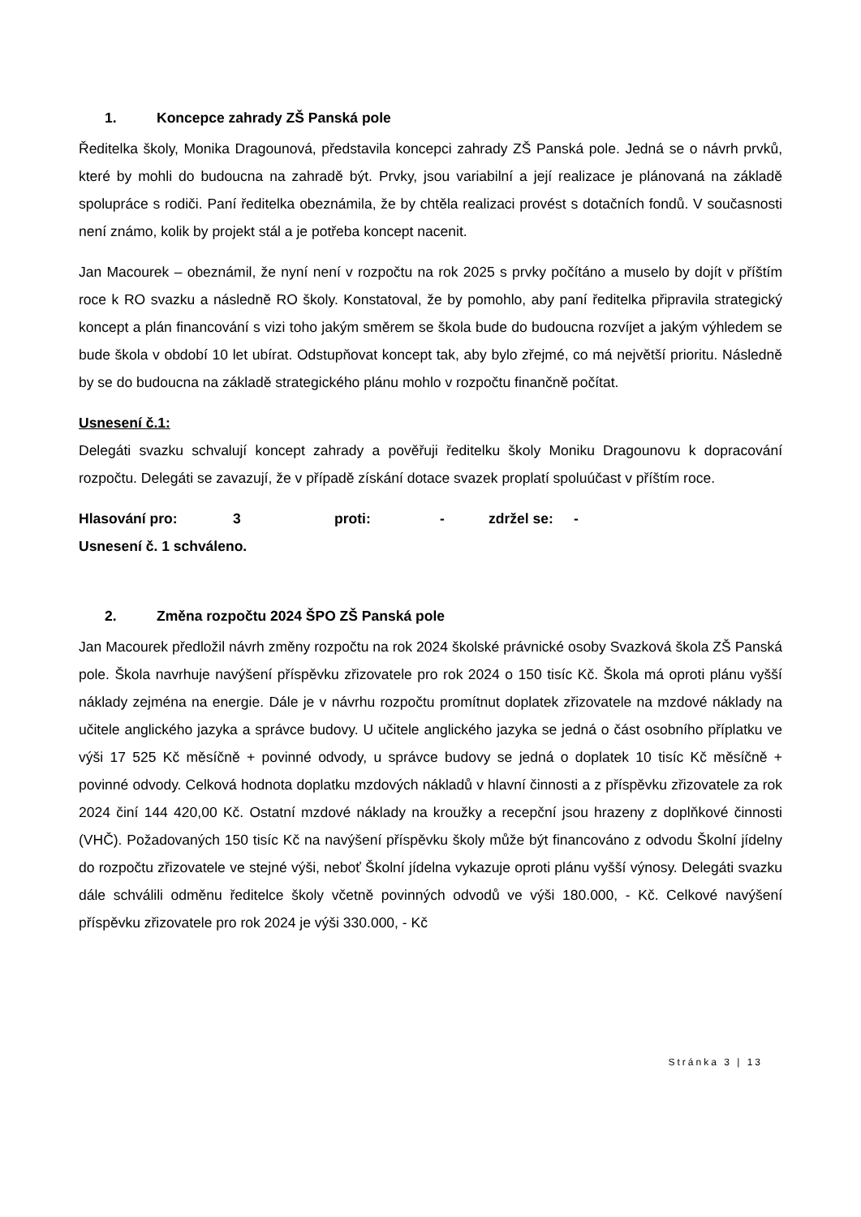1. Koncepce zahrady ZŠ Panská pole
Ředitelka školy, Monika Dragounová, představila koncepci zahrady ZŠ Panská pole. Jedná se o návrh prvků, které by mohli do budoucna na zahradě být. Prvky, jsou variabilní a její realizace je plánovaná na základě spolupráce s rodiči. Paní ředitelka obeznámila, že by chtěla realizaci provést s dotačních fondů. V současnosti není známo, kolik by projekt stál a je potřeba koncept nacenit.
Jan Macourek – obeznámil, že nyní není v rozpočtu na rok 2025 s prvky počítáno a muselo by dojít v příštím roce k RO svazku a následně RO školy. Konstatoval, že by pomohlo, aby paní ředitelka připravila strategický koncept a plán financování s vizi toho jakým směrem se škola bude do budoucna rozvíjet a jakým výhledem se bude škola v období 10 let ubírat. Odstupňovat koncept tak, aby bylo zřejmé, co má největší prioritu. Následně by se do budoucna na základě strategického plánu mohlo v rozpočtu finančně počítat.
Usnesení č.1:
Delegáti svazku schvalují koncept zahrady a pověřuji ředitelku školy Moniku Dragounovu k dopracování rozpočtu. Delegáti se zavazují, že v případě získání dotace svazek proplatí spoluúčast v příštím roce.
Hlasování pro: 3 proti: - zdržel se: -
Usnesení č. 1 schváleno.
2. Změna rozpočtu 2024 ŠPO ZŠ Panská pole
Jan Macourek předložil návrh změny rozpočtu na rok 2024 školské právnické osoby Svazková škola ZŠ Panská pole. Škola navrhuje navýšení příspěvku zřizovatele pro rok 2024 o 150 tisíc Kč. Škola má oproti plánu vyšší náklady zejména na energie. Dále je v návrhu rozpočtu promítnut doplatek zřizovatele na mzdové náklady na učitele anglického jazyka a správce budovy. U učitele anglického jazyka se jedná o část osobního příplatku ve výši 17 525 Kč měsíčně + povinné odvody, u správce budovy se jedná o doplatek 10 tisíc Kč měsíčně + povinné odvody. Celková hodnota doplatku mzdových nákladů v hlavní činnosti a z příspěvku zřizovatele za rok 2024 činí 144 420,00 Kč. Ostatní mzdové náklady na kroužky a recepční jsou hrazeny z doplňkové činnosti (VHČ). Požadovaných 150 tisíc Kč na navýšení příspěvku školy může být financováno z odvodu Školní jídelny do rozpočtu zřizovatele ve stejné výši, neboť Školní jídelna vykazuje oproti plánu vyšší výnosy. Delegáti svazku dále schválili odměnu ředitelce školy včetně povinných odvodů ve výši 180.000, - Kč. Celkové navýšení příspěvku zřizovatele pro rok 2024 je výši 330.000, - Kč
Stránka 3 | 13